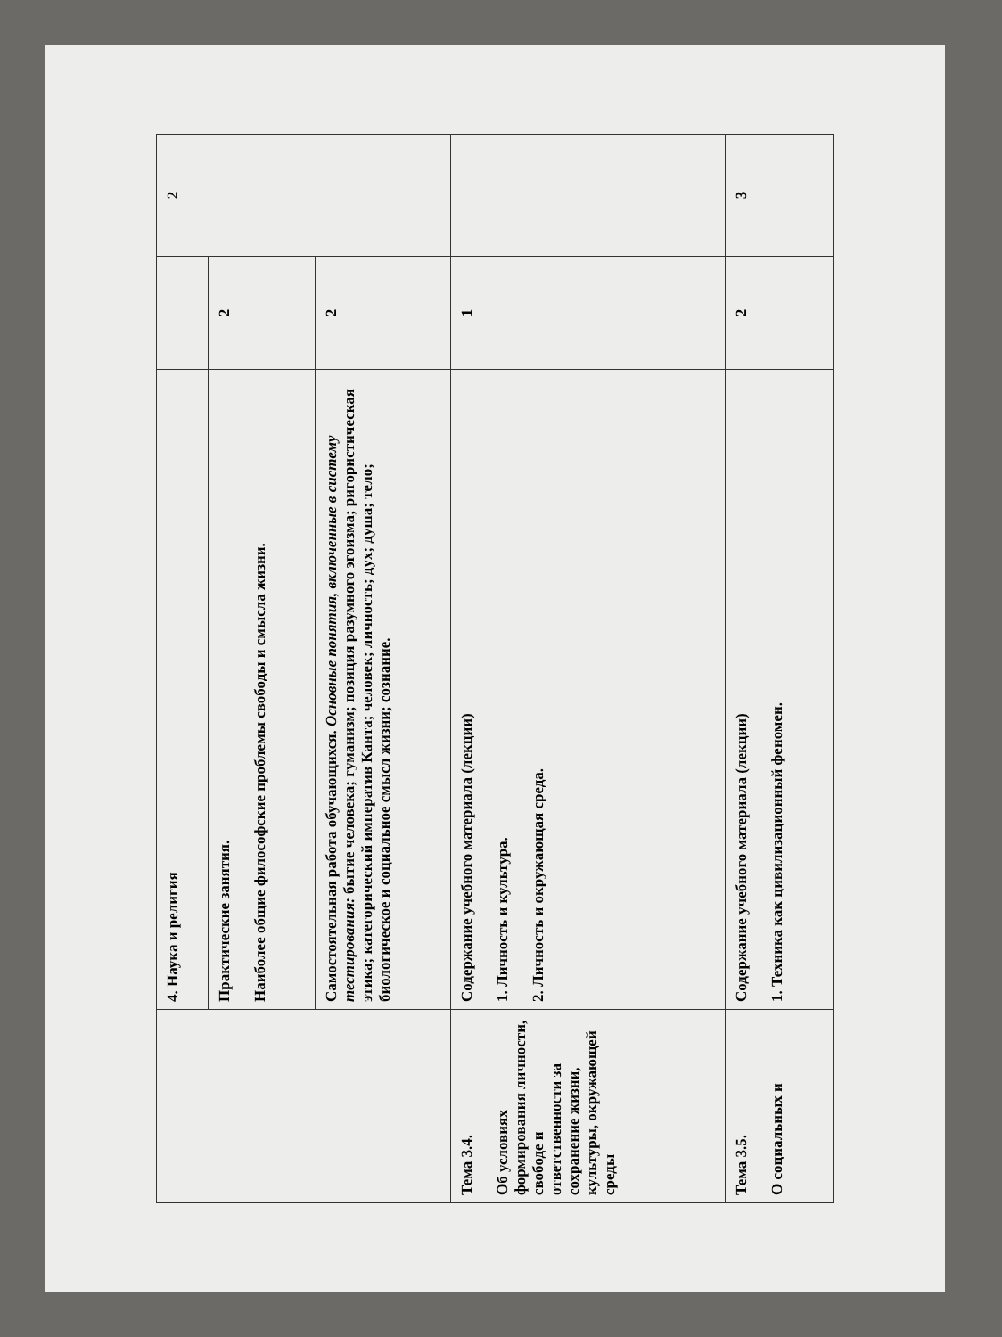| | 4. Наука и религия | | 2 |
| | Практические занятия. Наиболее общие философские проблемы свободы и смысла жизни. | 2 | |
| | Самостоятельная работа обучающихся. Основные понятия, включенные в систему тестирования: бытие человека; гуманизм; позиция разумного эгоизма; ригористическая этика; категорический императив Канта; человек; личность; дух; душа; тело; биологическое и социальное смысл жизни; сознание. | 2 | |
| Тема 3.4. Об условиях формирования личности, свободе и ответственности за сохранение жизни, культуры, окружающей среды | Содержание учебного материала (лекции) 1. Личность и культура. 2. Личность и окружающая среда. | 1 | |
| Тема 3.5. О социальных и | Содержание учебного материала (лекции) 1. Техника как цивилизационный феномен. | 2 | 3 |